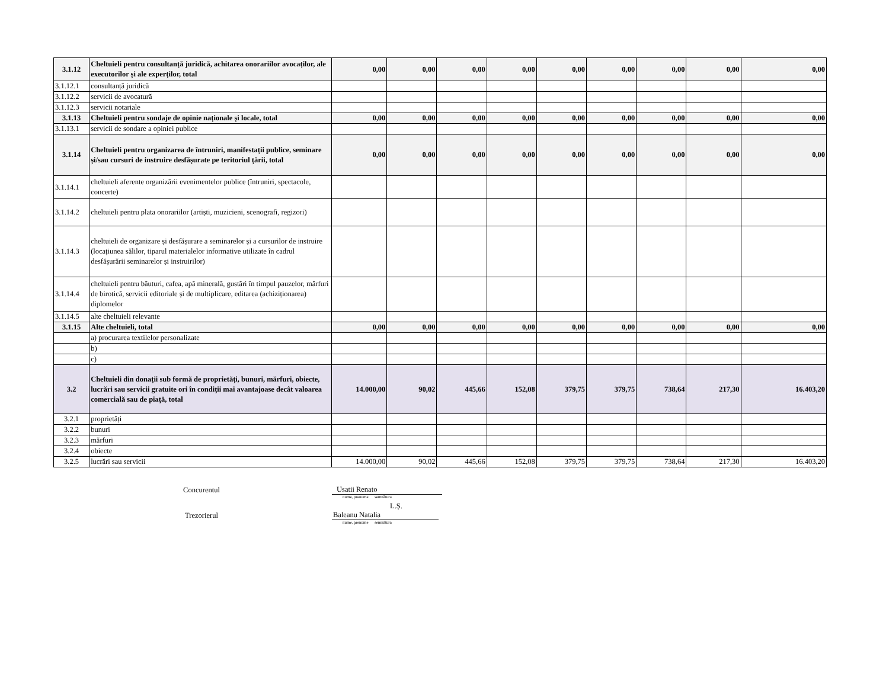| 3.1.12 | Cheltuieli pentru consultanță juridică, achitarea onorariilor avocaților, ale executorilor și ale experților, total | 0,00 | 0,00 | 0,00 | 0,00 | 0,00 | 0,00 | 0,00 | 0,00 | 0,00 |
| 3.1.12.1 | consultanță juridică | | | | | | | | | |
| 3.1.12.2 | servicii de avocatură | | | | | | | | | |
| 3.1.12.3 | servicii notariale | | | | | | | | | |
| 3.1.13 | Cheltuieli pentru sondaje de opinie naționale și locale, total | 0,00 | 0,00 | 0,00 | 0,00 | 0,00 | 0,00 | 0,00 | 0,00 | 0,00 |
| 3.1.13.1 | servicii de sondare a opiniei publice | | | | | | | | | |
| 3.1.14 | Cheltuieli pentru organizarea de întruniri, manifestații publice, seminare și/sau cursuri de instruire desfășurate pe teritoriul țării, total | 0,00 | 0,00 | 0,00 | 0,00 | 0,00 | 0,00 | 0,00 | 0,00 | 0,00 |
| 3.1.14.1 | cheltuieli aferente organizării evenimentelor publice (întruniri, spectacole, concerte) | | | | | | | | | |
| 3.1.14.2 | cheltuieli pentru plata onorariilor (artiști, muzicieni, scenografi, regizori) | | | | | | | | | |
| 3.1.14.3 | cheltuieli de organizare și desfășurare a seminarelor și a cursurilor de instruire (locațiunea sălilor, tiparul materialelor informative utilizate în cadrul desfășurării seminarelor și instruirilor) | | | | | | | | | |
| 3.1.14.4 | cheltuieli pentru băuturi, cafea, apă minerală, gustări în timpul pauzelor, mărfuri de birotică, servicii editoriale și de multiplicare, editarea (achiziționarea) diplomelor | | | | | | | | | |
| 3.1.14.5 | alte cheltuieli relevante | | | | | | | | | |
| 3.1.15 | Alte cheltuieli, total | 0,00 | 0,00 | 0,00 | 0,00 | 0,00 | 0,00 | 0,00 | 0,00 | 0,00 |
| | a) procurarea textilelor personalizate | | | | | | | | | |
| | b) | | | | | | | | | |
| | c) | | | | | | | | | |
| 3.2 | Cheltuieli din donații sub formă de proprietăți, bunuri, mărfuri, obiecte, lucrări sau servicii gratuite ori în condiții mai avantajoase decât valoarea comercială sau de piață, total | 14.000,00 | 90,02 | 445,66 | 152,08 | 379,75 | 379,75 | 738,64 | 217,30 | 16.403,20 |
| 3.2.1 | proprietăți | | | | | | | | | |
| 3.2.2 | bunuri | | | | | | | | | |
| 3.2.3 | mărfuri | | | | | | | | | |
| 3.2.4 | obiecte | | | | | | | | | |
| 3.2.5 | lucrări sau servicii | 14.000,00 | 90,02 | 445,66 | 152,08 | 379,75 | 379,75 | 738,64 | 217,30 | 16.403,20 |
Concurentul
Usatii Renato
nume, prenume semnătura
L.Ș.
Trezorierul
Baleanu Natalia
nume, prenume semnătura